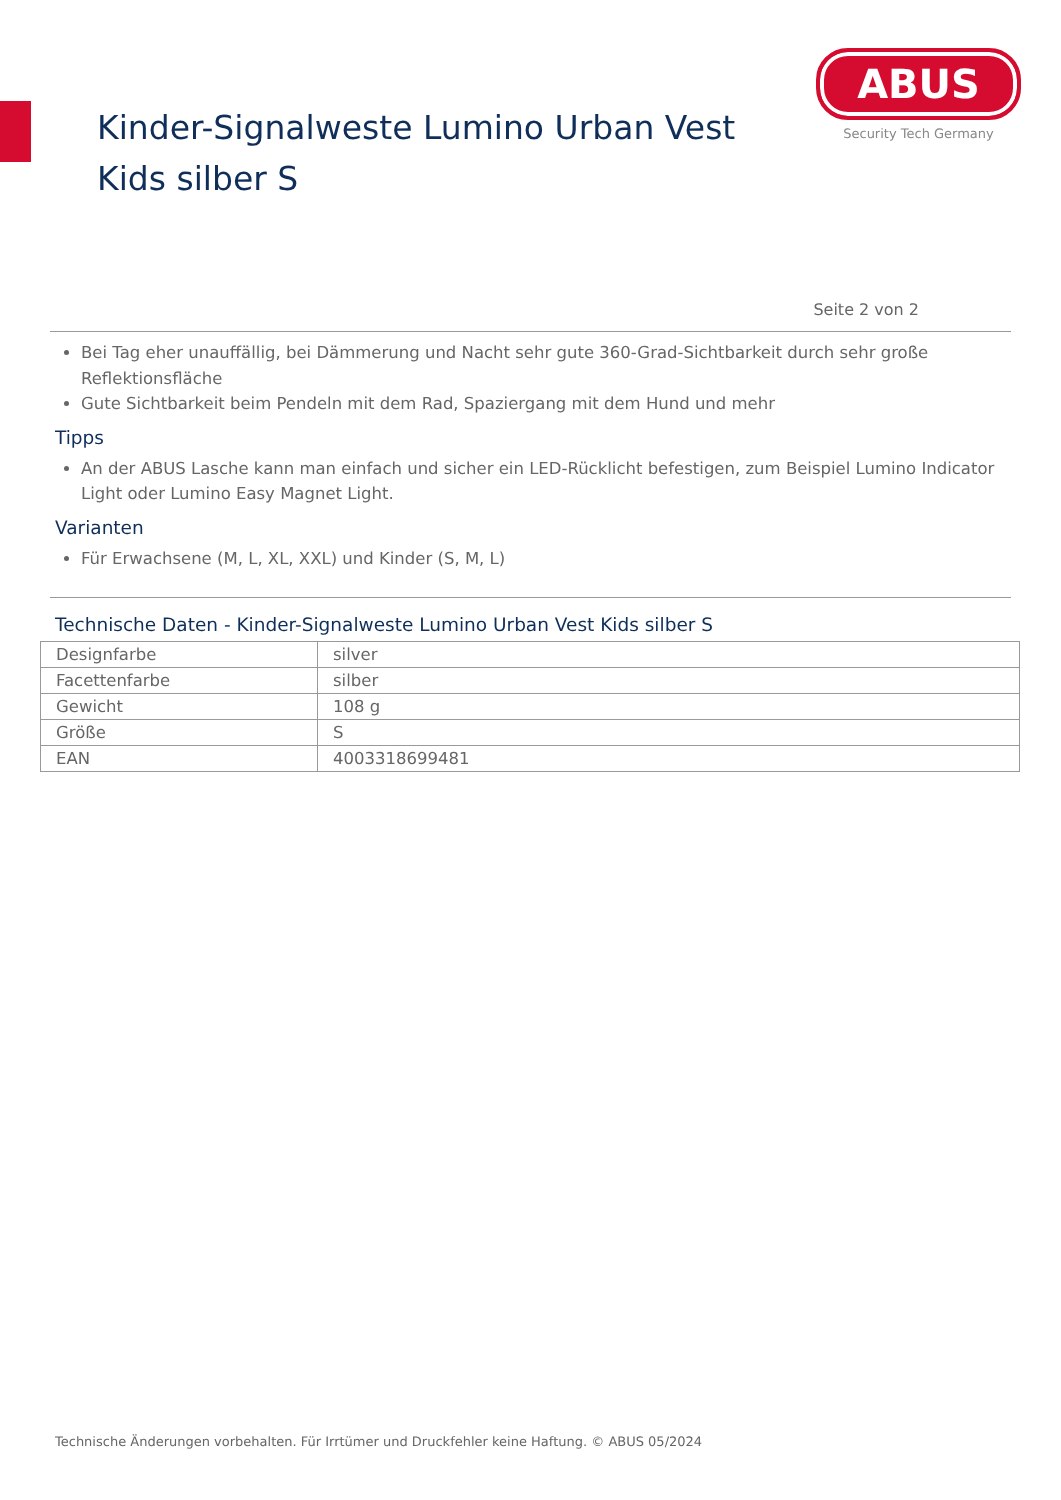Kinder-Signalweste Lumino Urban Vest Kids silber S
ABUS
Security Tech Germany
Seite 2 von 2
Bei Tag eher unauffällig, bei Dämmerung und Nacht sehr gute 360-Grad-Sichtbarkeit durch sehr große Reflektionsfläche
Gute Sichtbarkeit beim Pendeln mit dem Rad, Spaziergang mit dem Hund und mehr
Tipps
An der ABUS Lasche kann man einfach und sicher ein LED-Rücklicht befestigen, zum Beispiel Lumino Indicator Light oder Lumino Easy Magnet Light.
Varianten
Für Erwachsene (M, L, XL, XXL) und Kinder (S, M, L)
Technische Daten - Kinder-Signalweste Lumino Urban Vest Kids silber S
| Designfarbe | silver |
| Facettenfarbe | silber |
| Gewicht | 108 g |
| Größe | S |
| EAN | 4003318699481 |
Technische Änderungen vorbehalten. Für Irrtümer und Druckfehler keine Haftung. © ABUS 05/2024